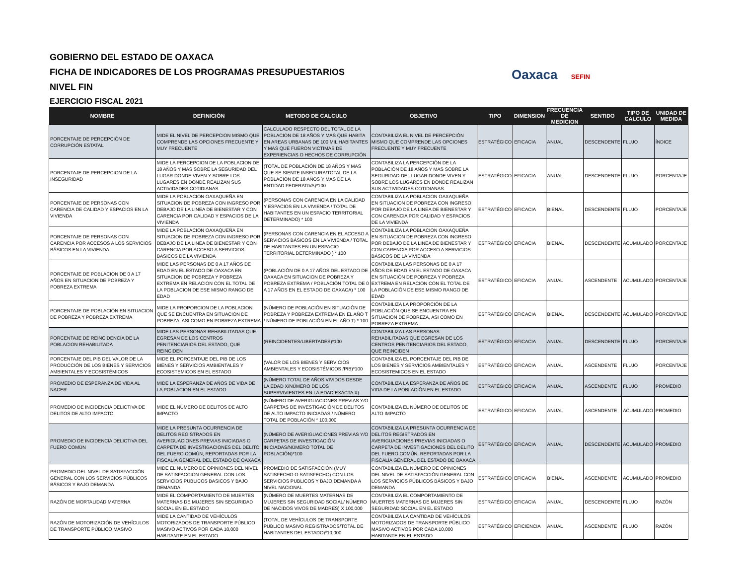GOBIERNO DEL ESTADO DE OAXACA
FICHA DE INDICADORES DE LOS PROGRAMAS PRESUPUESTARIOS
NIVEL FIN
EJERCICIO FISCAL 2021
Oaxaca SEFIN
| NOMBRE | DEFINICIÓN | METODO DE CALCULO | OBJETIVO | TIPO | DIMENSION | FRECUENCIA DE MEDICION | SENTIDO | TIPO DE CALCULO | UNIDAD DE MEDIDA |
| --- | --- | --- | --- | --- | --- | --- | --- | --- | --- |
| PORCENTAJE DE PERCEPCIÓN DE CORRUPCIÓN ESTATAL | MIDE EL NIVEL DE PERCEPCION MISMO QUE COMPRENDE LAS OPCIONES FRECUENTE Y MUY FRECUENTE | CALCULADO RESPECTO DEL TOTAL DE LA POBLACION DE 18 AÑOS Y MAS QUE HABITA EN AREAS URBANAS DE 100 MIL HABITANTES Y MAS QUE FUERON VICTIMAS DE EXPERIENCIAS O HECHOS DE CORRUPCIÓN | CONTABILIZA EL NIVEL DE PERCEPCIÓN MISMO QUE COMPRENDE LAS OPCIONES FRECUENTE Y MUY FRECUENTE | ESTRATÉGICO | EFICACIA | ANUAL | DESCENDENTE | FLUJO | ÍNDICE |
| PORCENTAJE DE PERCEPCION DE LA INSEGURIDAD | MIDE LA PERCEPCION DE LA POBLACION DE 18 AÑOS Y MAS SOBRE LA SEGURIDAD DEL LUGAR DONDE VIVEN Y SOBRE LOS LUGARES EN DONDE REALIZAN SUS ACTIVIDADES COTIDIANAS | (TOTAL DE POBLACIÓN DE 18 AÑOS Y MAS QUE SE SIENTE INSEGURA/TOTAL DE LA POBLACION DE 18 AÑOS Y MAS DE LA ENTIDAD FEDERATIVA)*100 | CONTABILIZA LA PERCEPCIÓN DE LA POBLACIÓN DE 18 AÑOS Y MAS SOBRE LA SEGURIDAD DEL LUGAR DONDE VIVEN Y SOBRE LOS LUGARES EN DONDE REALIZAN SUS ACTIVIDADES COTIDIANAS | ESTRATÉGICO | EFICACIA | ANUAL | DESCENDENTE | FLUJO | PORCENTAJE |
| PORCENTAJE DE PERSONAS CON CARENCIA DE CALIDAD Y ESPACIOS EN LA VIVIENDA | MIDE LA POBLACION OAXAQUEÑA EN SITUACION DE POBREZA CON INGRESO POR DEBAJO DE LA LINEA DE BIENESTAR Y CON CARENCIA POR CALIDAD Y ESPACIOS DE LA VIVIENDA | (PERSONAS CON CARENCIA EN LA CALIDAD Y ESPACIOS EN LA VIVIENDA / TOTAL DE HABITANTES EN UN ESPACIO TERRITORIAL DETERMINADO) * 100 | CONTABILIZA LA POBLACION OAXAQUEÑA EN SITUACION DE POBREZA CON INGRESO POR DEBAJO DE LA LINEA DE BIENESTAR Y CON CARENCIA POR CALIDAD Y ESPACIOS DE LA VIVIENDA | ESTRATÉGICO | EFICACIA | BIENAL | DESCENDENTE | FLUJO | PORCENTAJE |
| PORCENTAJE DE PERSONAS CON CARENCIA POR ACCESOS A LOS SERVICIOS BÁSICOS EN LA VIVIENDA | MIDE LA POBLACION OAXAQUEÑA EN SITUACION DE POBREZA CON INGRESO POR DEBAJO DE LA LINEA DE BIENESTAR Y CON CARENCIA POR ACCESO A SERVICIOS BASICOS DE LA VIVIENDA | (PERSONAS CON CARENCIA EN EL ACCESO A SERVICIOS BÁSICOS EN LA VIVIENDA / TOTAL DE HABITANTES EN UN ESPACIO TERRITORIAL DETERMINADO ) * 100 | CONTABILIZA LA POBLACION OAXAQUEÑA EN SITUACION DE POBREZA CON INGRESO POR DEBAJO DE LA LINEA DE BIENESTAR Y CON CARENCIA POR ACCESO A SERVICIOS BÁSICOS DE LA VIVIENDA | ESTRATÉGICO | EFICACIA | BIENAL | DESCENDENTE | ACUMULADO | PORCENTAJE |
| PORCENTAJE DE POBLACION DE 0 A 17 AÑOS EN SITUACION DE POBREZA Y POBREZA EXTREMA | MIDE LAS PERSONAS DE 0 A 17 AÑOS DE EDAD EN EL ESTADO DE OAXACA EN SITUACION DE POBREZA Y POBREZA EXTREMA EN RELACION CON EL TOTAL DE LA POBLACION DE ESE MISMO RANGO DE EDAD | (POBLACIÓN DE 0 A 17 AÑOS DEL ESTADO DE OAXACA EN SITUACION DE POBREZA Y POBREZA EXTREMA / POBLACIÓN TOTAL DE 0 A 17 AÑOS EN EL ESTADO DE OAXACA) * 100 | CONTABILIZA LAS PERSONAS DE 0 A 17 AÑOS DE EDAD EN EL ESTADO DE OAXACA EN SITUACIÓN DE POBREZA Y POBREZA EXTREMA EN RELACION CON EL TOTAL DE LA POBLACIÓN DE ESE MISMO RANGO DE EDAD | ESTRATÉGICO | EFICACIA | ANUAL | ASCENDENTE | ACUMULADO | PORCENTAJE |
| PORCENTAJE DE POBLACIÓN EN SITUACION DE POBREZA Y POBREZA EXTREMA | MIDE LA PROPORCION DE LA POBLACION QUE SE ENCUENTRA EN SITUACION DE POBREZA, ASI COMO EN POBREZA EXTREMA | (NÚMERO DE POBLACIÓN EN SITUACIÓN DE POBREZA Y POBREZA EXTREMA EN EL AÑO T / NÚMERO DE POBLACIÓN EN EL AÑO T) * 100 | CONTABILIZA LA PROPORCIÓN DE LA POBLACIÓN QUE SE ENCUENTRA EN SITUACION DE POBREZA, ASI COMO EN POBREZA EXTREMA | ESTRATÉGICO | EFICACIA | BIENAL | DESCENDENTE | ACUMULADO | PORCENTAJE |
| PORCENTAJE DE REINCIDENCIA DE LA POBLACION REHABILITADA | MIDE LAS PERSONAS REHABILITADAS QUE EGRESAN DE LOS CENTROS PENITENCIARIOS DEL ESTADO, QUE REINCIDEN | (REINCIDENTES/LIBERTADES)*100 | CONTABILIZA LAS PERSONAS REHABILITADAS QUE EGRESAN DE LOS CENTROS PENITENCIARIOS DEL ESTADO, QUE REINCIDEN | ESTRATÉGICO | EFICACIA | ANUAL | DESCENDENTE | FLUJO | PORCENTAJE |
| PORCENTAJE DEL PIB DEL VALOR DE LA PRODUCCIÓN DE LOS BIENES Y SERVICIOS AMBIENTALES Y ECOSISTÉMICOS | MIDE EL PORCENTAJE DEL PIB DE LOS BIENES Y SERVICIOS AMBIENTALES Y ECOSISTEMICOS EN EL ESTADO | (VALOR DE LOS BIENES Y SERVICIOS AMBIENTALES Y ECOSISTÉMICOS /PIB)*100 | CONTABILIZA EL PORCENTAJE DEL PIB DE LOS BIENES Y SERVICIOS AMBIENTALES Y ECOSISTEMICOS EN EL ESTADO | ESTRATÉGICO | EFICACIA | ANUAL | ASCENDENTE | FLUJO | PORCENTAJE |
| PROMEDIO DE ESPERANZA DE VIDA AL NACER | MIDE LA ESPERANZA DE AÑOS DE VIDA DE LA POBLACION EN EL ESTADO | (NÚMERO TOTAL DE AÑOS VIVIDOS DESDE LA EDAD X/NÚMERO DE LOS SUPERVIVIENTES EN LA EDAD EXACTA X) | CONTABILIZA LA ESPERANZA DE AÑOS DE VIDA DE LA POBLACIÓN EN EL ESTADO | ESTRATÉGICO | EFICACIA | ANUAL | ASCENDENTE | FLUJO | PROMEDIO |
| PROMEDIO DE INCIDENCIA DELICTIVA DE DELITOS DE ALTO IMPACTO | MIDE EL NÚMERO DE DELITOS DE ALTO IMPACTO | (NÚMERO DE AVERIGUACIONES PREVIAS Y/O CARPETAS DE INVESTIGACIÓN DE DELITOS DE ALTO IMPACTO INICIADAS / NÚMERO TOTAL DE POBLACIÓN * 100,000 | CONTABILIZA EL NÚMERO DE DELITOS DE ALTO IMPACTO | ESTRATÉGICO | EFICACIA | ANUAL | ASCENDENTE | ACUMULADO | PROMEDIO |
| PROMEDIO DE INCIDENCIA DELICTIVA DEL FUERO COMÚN | MIDE LA PRESUNTA OCURRENCIA DE DELITOS REGISTRADOS EN AVERIGUACIONES PREVIAS INICIADAS O CARPETA DE INVESTIGACIONES DEL DELITO DEL FUERO COMÚN, REPORTADAS POR LA FISCALÍA GENERAL DEL ESTADO DE OAXACA | (NÚMERO DE AVERIGUACIONES PREVIAS Y/O CARPETAS DE INVESTIGACIÓN INICIADAS/NÚMERO TOTAL DE POBLACIÓN)*100 | CONTABILIZA LA PRESUNTA OCURRENCIA DE DELITOS REGISTRADOS EN AVERIGUACIONES PREVIAS INICIADAS O CARPETA DE INVESTIGACIONES DEL DELITO DEL FUERO COMÚN, REPORTADAS POR LA FISCALÍA GENERAL DEL ESTADO DE OAXACA | ESTRATÉGICO | EFICACIA | ANUAL | DESCENDENTE | ACUMULADO | PROMEDIO |
| PROMEDIO DEL NIVEL DE SATISFACCIÓN GENERAL CON LOS SERVICIOS PÚBLICOS BÁSICOS Y BAJO DEMANDA | MIDE EL NUMERO DE OPINIONES DEL NIVEL DE SATISFACCION GENERAL CON LOS SERVICIOS PUBLICOS BASICOS Y BAJO DEMANDA | PROMEDIO DE SATISFACCIÓN (MUY SATISFECHO O SATISFECHO) CON LOS SERVICIOS PUBLICOS Y BAJO DEMANDA A NIVEL NACIONAL | CONTABILIZA EL NÚMERO DE OPINIONES DEL NIVEL DE SATISFACCIÓN GENERAL CON LOS SERVICIOS PÚBLICOS BÁSICOS Y BAJO DEMANDA | ESTRATÉGICO | EFICACIA | BIENAL | ASCENDENTE | ACUMULADO | PROMEDIO |
| RAZÓN DE MORTALIDAD MATERNA | MIDE EL COMPORTAMIENTO DE MUERTES MATERNAS DE MUJERES SIN SEGURIDAD SOCIAL EN EL ESTADO | (NÚMERO DE MUERTES MATERNAS DE MUJERES SIN SEGURIDAD SOCIAL/ NÚMERO DE NACIDOS VIVOS DE MADRES) X 100,000 | CONTABILIZA EL COMPORTAMIENTO DE MUERTES MATERNAS DE MUJERES SIN SEGURIDAD SOCIAL EN EL ESTADO | ESTRATÉGICO | EFICACIA | ANUAL | DESCENDENTE | FLUJO | RAZÓN |
| RAZÓN DE MOTORIZACIÓN DE VEHÍCULOS DE TRANSPORTE PÚBLICO MASIVO | MIDE LA CANTIDAD DE VEHÍCULOS MOTORIZADOS DE TRANSPORTE PÚBLICO MASIVO ACTIVOS POR CADA 10,000 HABITANTE EN EL ESTADO | (TOTAL DE VEHÍCULOS DE TRANSPORTE PUBLICO MASIVO REGISTRADOS/TOTAL DE HABITANTES DEL ESTADO)*10,000 | CONTABILIZA LA CANTIDAD DE VEHÍCULOS MOTORIZADOS DE TRANSPORTE PÚBLICO MASIVO ACTIVOS POR CADA 10,000 HABITANTE EN EL ESTADO | ESTRATÉGICO | EFICIENCIA | ANUAL | ASCENDENTE | FLUJO | RAZÓN |